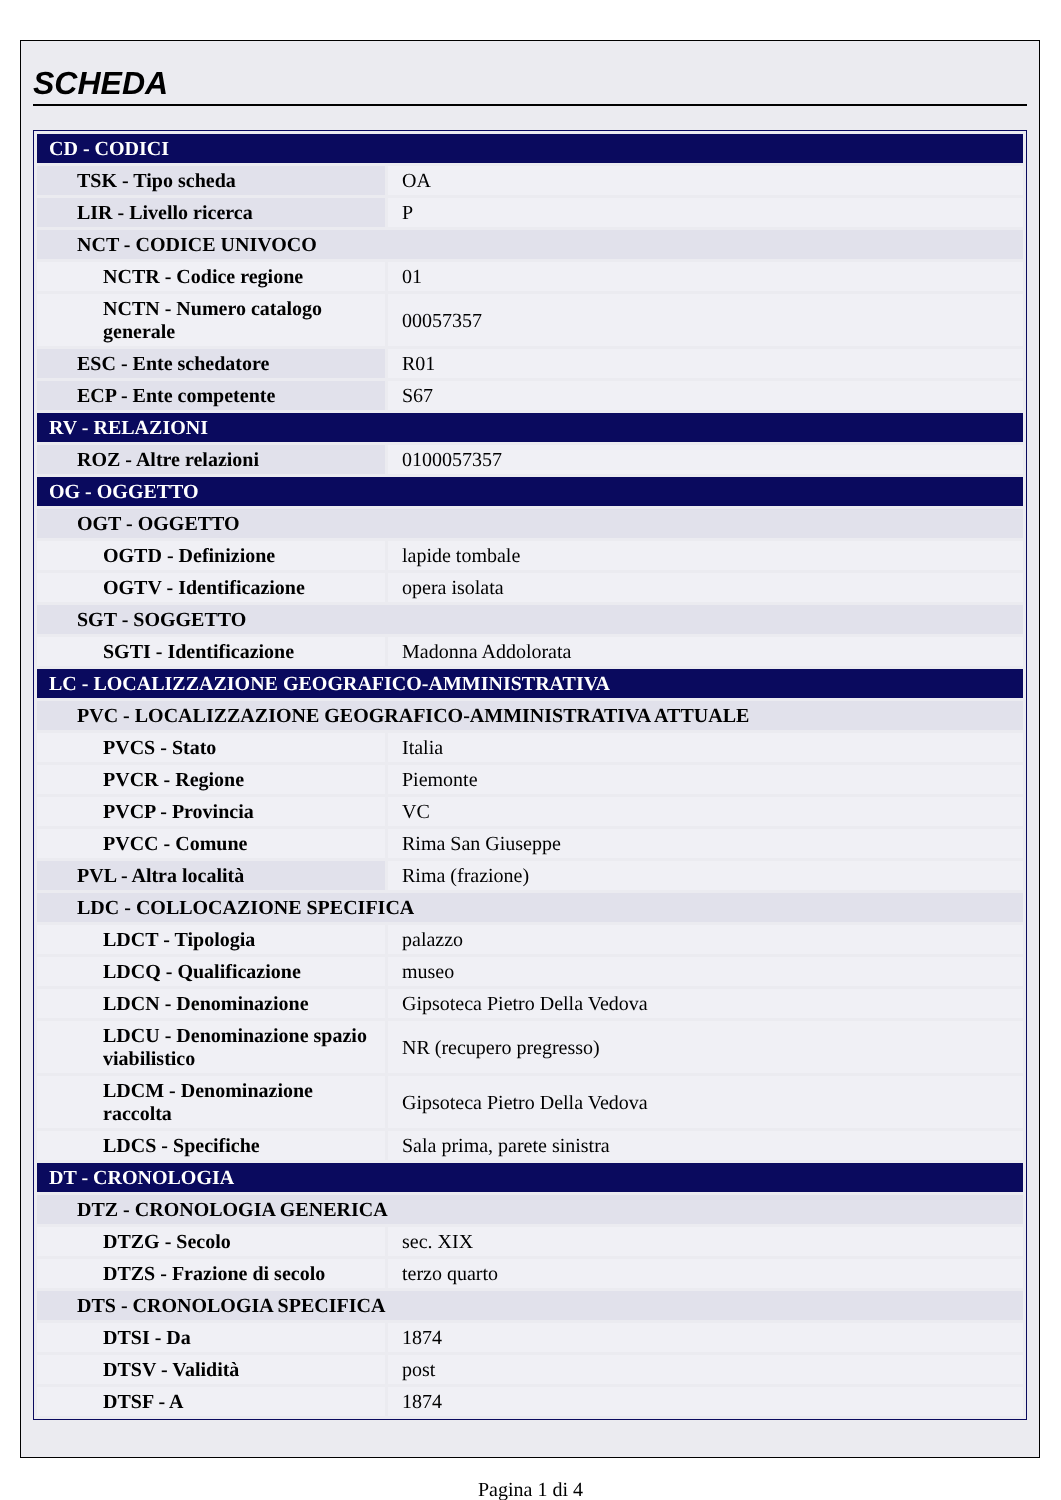SCHEDA
| CD - CODICI | |
| TSK - Tipo scheda | OA |
| LIR - Livello ricerca | P |
| NCT - CODICE UNIVOCO | |
| NCTR - Codice regione | 01 |
| NCTN - Numero catalogo generale | 00057357 |
| ESC - Ente schedatore | R01 |
| ECP - Ente competente | S67 |
| RV - RELAZIONI | |
| ROZ - Altre relazioni | 0100057357 |
| OG - OGGETTO | |
| OGT - OGGETTO | |
| OGTD - Definizione | lapide tombale |
| OGTV - Identificazione | opera isolata |
| SGT - SOGGETTO | |
| SGTI - Identificazione | Madonna Addolorata |
| LC - LOCALIZZAZIONE GEOGRAFICO-AMMINISTRATIVA | |
| PVC - LOCALIZZAZIONE GEOGRAFICO-AMMINISTRATIVA ATTUALE | |
| PVCS - Stato | Italia |
| PVCR - Regione | Piemonte |
| PVCP - Provincia | VC |
| PVCC - Comune | Rima San Giuseppe |
| PVL - Altra località | Rima (frazione) |
| LDC - COLLOCAZIONE SPECIFICA | |
| LDCT - Tipologia | palazzo |
| LDCQ - Qualificazione | museo |
| LDCN - Denominazione | Gipsoteca Pietro Della Vedova |
| LDCU - Denominazione spazio viabilistico | NR (recupero pregresso) |
| LDCM - Denominazione raccolta | Gipsoteca Pietro Della Vedova |
| LDCS - Specifiche | Sala prima, parete sinistra |
| DT - CRONOLOGIA | |
| DTZ - CRONOLOGIA GENERICA | |
| DTZG - Secolo | sec. XIX |
| DTZS - Frazione di secolo | terzo quarto |
| DTS - CRONOLOGIA SPECIFICA | |
| DTSI - Da | 1874 |
| DTSV - Validità | post |
| DTSF - A | 1874 |
Pagina 1 di 4